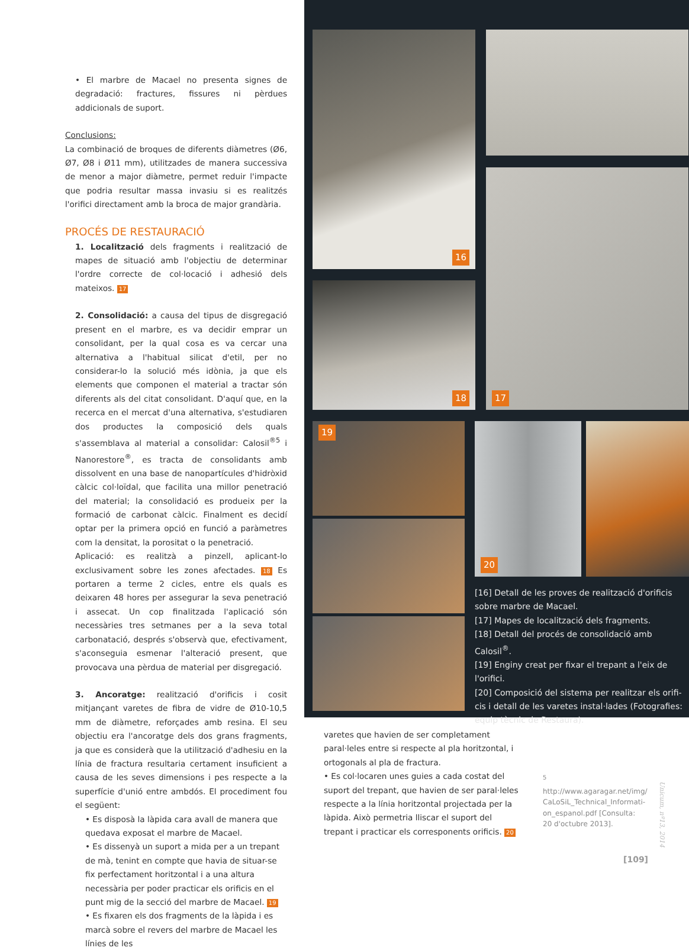• El marbre de Macael no presenta signes de degradació: fractures, fissures ni pèrdues addicionals de suport.
Conclusions:
La combinació de broques de diferents diàmetres (Ø6, Ø7, Ø8 i Ø11 mm), utilitzades de manera successiva de menor a major diàmetre, permet reduir l'impacte que podria resultar massa invasiu si es realitzés l'orifici directament amb la broca de major grandària.
PROCÉS DE RESTAURACIÓ
1. Localització dels fragments i realització de mapes de situació amb l'objectiu de determinar l'ordre correcte de col·locació i adhesió dels mateixos. 17
2. Consolidació: a causa del tipus de disgregació present en el marbre, es va decidir emprar un consolidant, per la qual cosa es va cercar una alternativa a l'habitual silicat d'etil, per no considerar-lo la solució més idònia, ja que els elements que componen el material a tractar són diferents als del citat consolidant. D'aquí que, en la recerca en el mercat d'una alternativa, s'estudiaren dos productes la composició dels quals s'assemblava al material a consolidar: Calosil<sup>®5</sup> i Nanorestore<sup>®</sup>, es tracta de consolidants amb dissolvent en una base de nanopartícules d'hidròxid càlcic col·loïdal, que facilita una millor penetració del material; la consolidació es produeix per la formació de carbonat càlcic. Finalment es decidí optar per la primera opció en funció a paràmetres com la densitat, la porositat o la penetració.
Aplicació: es realitzà a pinzell, aplicant-lo exclusivament sobre les zones afectades. 18 Es portaren a terme 2 cicles, entre els quals es deixaren 48 hores per assegurar la seva penetració i assecat. Un cop finalitzada l'aplicació són necessàries tres setmanes per a la seva total carbonatació, després s'observà que, efectivament, s'aconseguia esmenar l'alteració present, que provocava una pèrdua de material per disgregació.
3. Ancoratge: realització d'orificis i cosit mitjançant varetes de fibra de vidre de Ø10-10,5 mm de diàmetre, reforçades amb resina. El seu objectiu era l'ancoratge dels dos grans fragments, ja que es considerà que la utilització d'adhesiu en la línia de fractura resultaria certament insuficient a causa de les seves dimensions i pes respecte a la superfície d'unió entre ambdós. El procediment fou el següent:
• Es disposà la làpida cara avall de manera que quedava exposat el marbre de Macael.
• Es dissenyà un suport a mida per a un trepant de mà, tenint en compte que havia de situar-se fix perfectament horitzontal i a una altura necessària per poder practicar els orificis en el punt mig de la secció del marbre de Macael. 19
• Es fixaren els dos fragments de la làpida i es marcà sobre el revers del marbre de Macael les línies de les
16
18
17
19
20
[16] Detall de les proves de realització d'orificis sobre marbre de Macael.
[17] Mapes de localització dels fragments.
[18] Detall del procés de consolidació amb Calosil<sup>®</sup>.
[19] Enginy creat per fixar el trepant a l'eix de l'orifici.
[20] Composició del sistema per realitzar els orifi-cis i detall de les varetes instal·lades (Fotografies: equip tècnic de Restaura).
varetes que havien de ser completament paral·leles entre si respecte al pla horitzontal, i ortogonals al pla de fractura.
• Es col·locaren unes guies a cada costat del suport del trepant, que havien de ser paral·leles respecte a la línia horitzontal projectada per la làpida. Això permetria lliscar el suport del trepant i practicar els corresponents orificis. 20
<sup>5</sup> http://www.agaragar.net/img/ CaLoSiL_Technical_Informati-on_espanol.pdf [Consulta: 20 d'octubre 2013].
Unicum, nº13, 2014
[109]